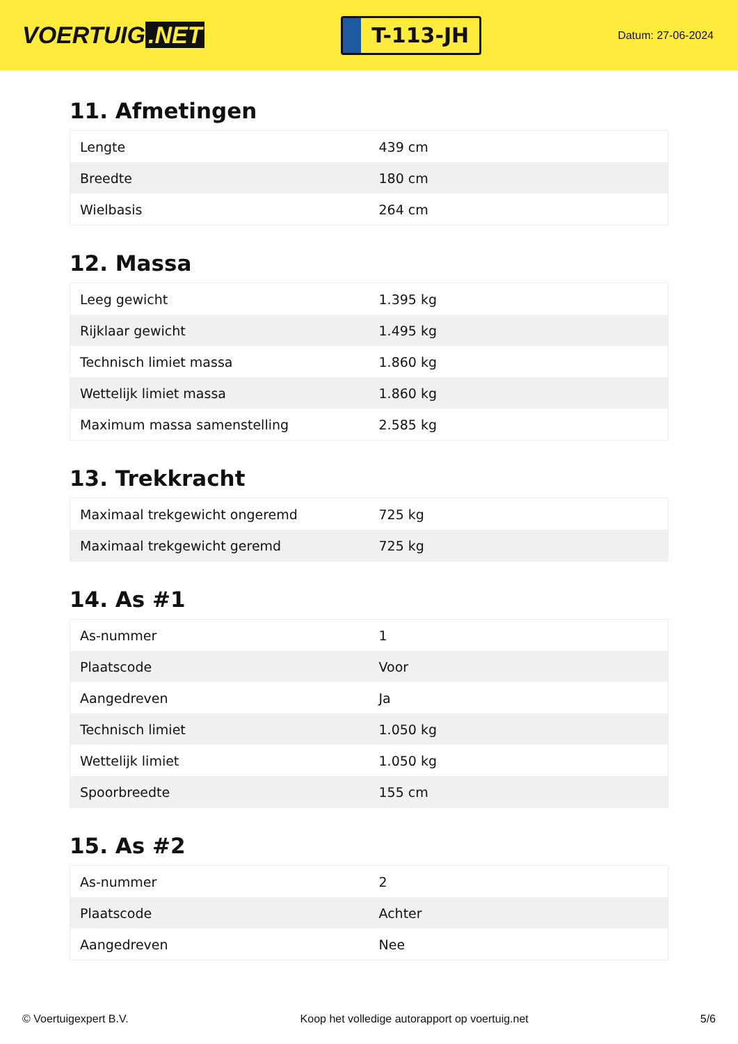VOERTUIG.NET
T-113-JH
Datum: 27-06-2024
11. Afmetingen
| Lengte | 439 cm |
| Breedte | 180 cm |
| Wielbasis | 264 cm |
12. Massa
| Leeg gewicht | 1.395 kg |
| Rijklaar gewicht | 1.495 kg |
| Technisch limiet massa | 1.860 kg |
| Wettelijk limiet massa | 1.860 kg |
| Maximum massa samenstelling | 2.585 kg |
13. Trekkracht
| Maximaal trekgewicht ongeremd | 725 kg |
| Maximaal trekgewicht geremd | 725 kg |
14. As #1
| As-nummer | 1 |
| Plaatscode | Voor |
| Aangedreven | Ja |
| Technisch limiet | 1.050 kg |
| Wettelijk limiet | 1.050 kg |
| Spoorbreedte | 155 cm |
15. As #2
| As-nummer | 2 |
| Plaatscode | Achter |
| Aangedreven | Nee |
© Voertuigexpert B.V. Koop het volledige autorapport op voertuig.net 5/6